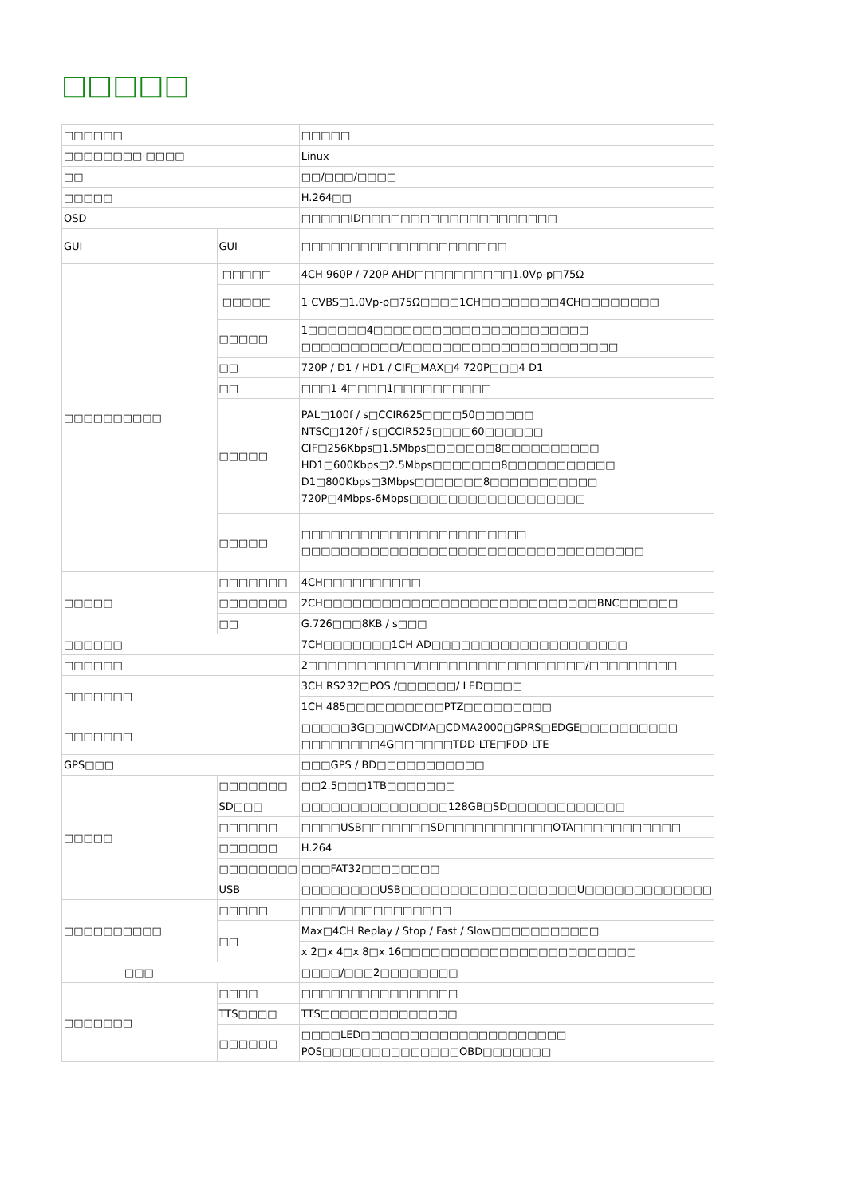□□□□□
| □□□□□□ | | □□□□□ |
| □□□□□□□□·□□□□ | | Linux |
| □□ | | □□/□□□/□□□□ |
| □□□□□ | | H.264□□ |
| OSD | | □□□□□ID□□□□□□□□□□□□□□□□□□□□ |
| GUI | GUI | □□□□□□□□□□□□□□□□□□□□□ |
| □□□□□□□□□□ | □□□□□ | 4CH 960P / 720P AHD□□□□□□□□□□1.0Vp-p□75Ω |
| | □□□□□ | 1 CVBS□1.0Vp-p□75Ω□□□□1CH□□□□□□□□4CH□□□□□□□□ |
| | □□□□□ | 1□□□□□□4□□□□□□□□□□□□□□□□□□□□□□ □□□□□□□□□□/□□□□□□□□□□□□□□□□□□□□□□ |
| | □□ | 720P / D1 / HD1 / CIF□MAX□4 720P□□□4 D1 |
| | □□ | □□□1-4□□□□1□□□□□□□□□□ |
| | □□□□□ | PAL□100f / s□CCIR625□□□□50□□□□□□ NTSC□120f / s□CCIR525□□□□60□□□□□□ CIF□256Kbps□1.5Mbps□□□□□□□8□□□□□□□□□□ HD1□600Kbps□2.5Mbps□□□□□□□8□□□□□□□□□□□ D1□800Kbps□3Mbps□□□□□□□8□□□□□□□□□□□ 720P□4Mbps-6Mbps□□□□□□□□□□□□□□□□□□ |
| | □□□□□ | □□□□□□□□□□□□□□□□□□□□□□□ □□□□□□□□□□□□□□□□□□□□□□□□□□□□□□□□□□□ |
| □□□□□ | □□□□□□□ | 4CH□□□□□□□□□□ |
| | □□□□□□□ | 2CH□□□□□□□□□□□□□□□□□□□□□□□□□□□□BNC□□□□□□ |
| | □□ | G.726□□□8KB / s□□□ |
| □□□□□□ | | 7CH□□□□□□□1CH AD□□□□□□□□□□□□□□□□□□□□ |
| □□□□□□ | | 2□□□□□□□□□□□/□□□□□□□□□□□□□□□□□/□□□□□□□□□ |
| □□□□□□□ | | 3CH RS232□POS /□□□□□□/ LED□□□□ |
| | | 1CH 485□□□□□□□□□□PTZ□□□□□□□□□ |
| □□□□□□□ | | □□□□□3G□□□WCDMA□CDMA2000□GPRS□EDGE□□□□□□□□□□ □□□□□□□□4G□□□□□□TDD-LTE□FDD-LTE |
| GPS□□□ | | □□□GPS / BD□□□□□□□□□□□ |
| □□□□□ | □□□□□□□ | □□2.5□□□1TB□□□□□□□ |
| | SD□□□ | □□□□□□□□□□□□□□□128GB□SD□□□□□□□□□□□□ |
| | □□□□□□ | □□□□USB□□□□□□□SD□□□□□□□□□□□OTA□□□□□□□□□□□ |
| | □□□□□□ | H.264 |
| | □□□□□□□□ | □□□FAT32□□□□□□□□ |
| | USB | □□□□□□□□USB□□□□□□□□□□□□□□□□□□U□□□□□□□□□□□□□ |
| □□□□□□□□□□ | □□□□□ | □□□□/□□□□□□□□□□□ |
| | □□ | Max□4CH Replay / Stop / Fast / Slow□□□□□□□□□□□ |
| | | x 2□x 4□x 8□x 16□□□□□□□□□□□□□□□□□□□□□□□□ |
| □□□ | | □□□□/□□□2□□□□□□□□ |
| □□□□□□□ | □□□□ | □□□□□□□□□□□□□□□□ |
| | TTS□□□□ | TTS□□□□□□□□□□□□□□ |
| | □□□□□□ | □□□□LED□□□□□□□□□□□□□□□□□□□□□ POS□□□□□□□□□□□□□□OBD□□□□□□□ |